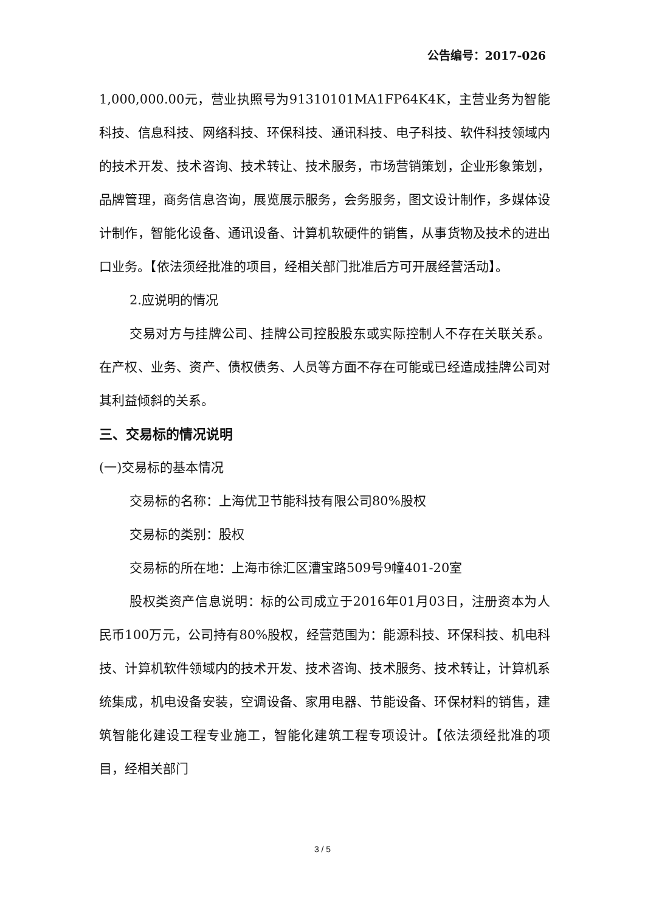公告编号：2017-026
1,000,000.00元，营业执照号为91310101MA1FP64K4K，主营业务为智能科技、信息科技、网络科技、环保科技、通讯科技、电子科技、软件科技领域内的技术开发、技术咨询、技术转让、技术服务，市场营销策划，企业形象策划，品牌管理，商务信息咨询，展览展示服务，会务服务，图文设计制作，多媒体设计制作，智能化设备、通讯设备、计算机软硬件的销售，从事货物及技术的进出口业务。【依法须经批准的项目，经相关部门批准后方可开展经营活动】。
2.应说明的情况
交易对方与挂牌公司、挂牌公司控股股东或实际控制人不存在关联关系。在产权、业务、资产、债权债务、人员等方面不存在可能或已经造成挂牌公司对其利益倾斜的关系。
三、交易标的情况说明
(一)交易标的基本情况
交易标的名称：上海优卫节能科技有限公司80%股权
交易标的类别：股权
交易标的所在地：上海市徐汇区漕宝路509号9幢401-20室
股权类资产信息说明：标的公司成立于2016年01月03日，注册资本为人民币100万元，公司持有80%股权，经营范围为：能源科技、环保科技、机电科技、计算机软件领域内的技术开发、技术咨询、技术服务、技术转让，计算机系统集成，机电设备安装，空调设备、家用电器、节能设备、环保材料的销售，建筑智能化建设工程专业施工，智能化建筑工程专项设计。【依法须经批准的项目，经相关部门
3 / 5